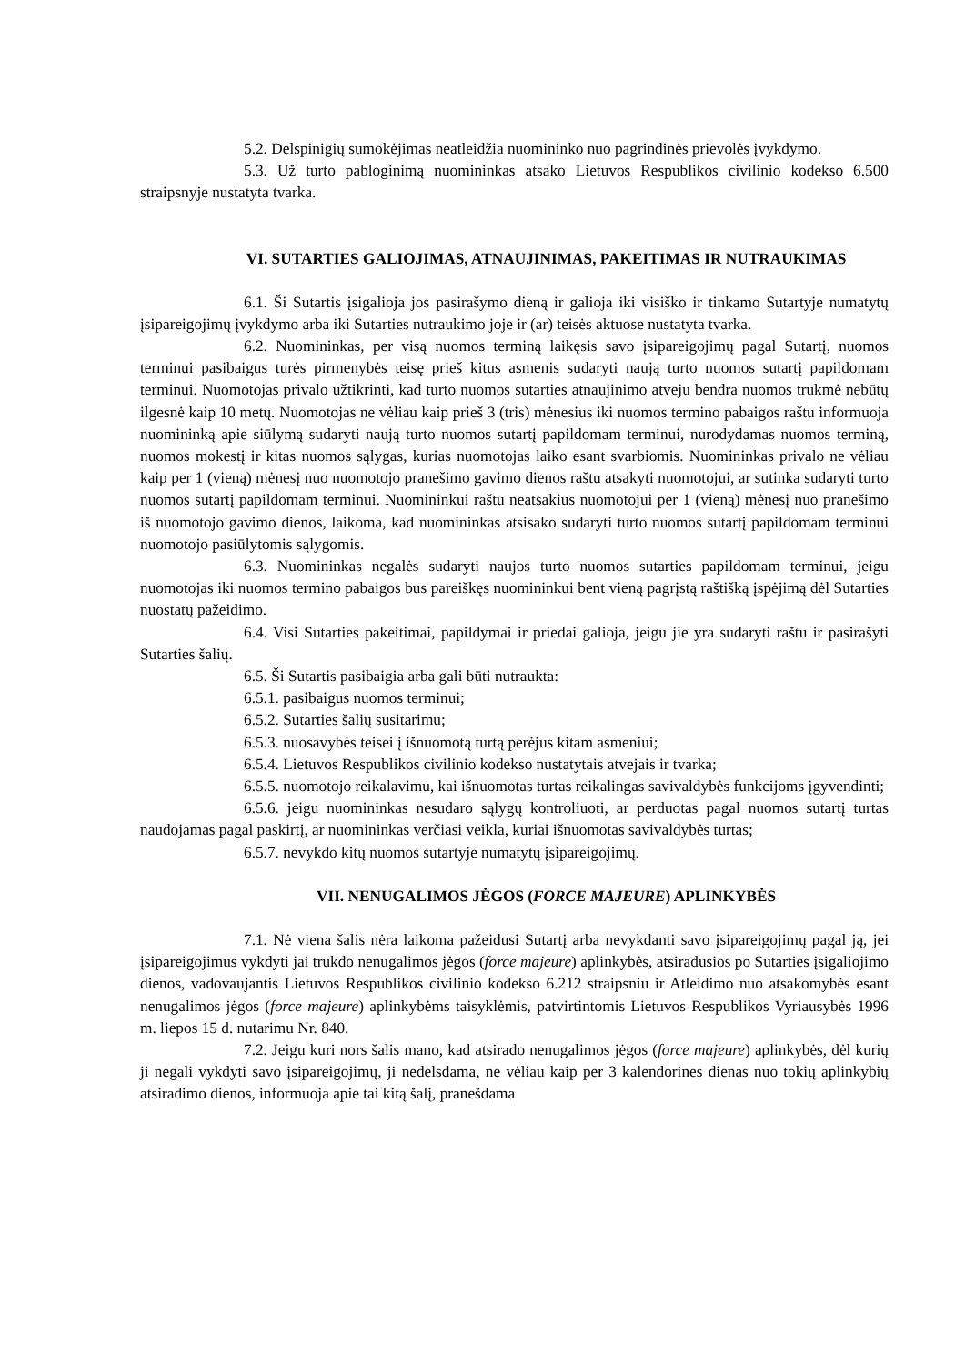5.2. Delspinigių sumokėjimas neatleidžia nuomininko nuo pagrindinės prievolės įvykdymo.
5.3. Už turto pabloginimą nuomininkas atsako Lietuvos Respublikos civilinio kodekso 6.500 straipsnyje nustatyta tvarka.
VI. SUTARTIES GALIOJIMAS, ATNAUJINIMAS, PAKEITIMAS IR NUTRAUKIMAS
6.1. Ši Sutartis įsigalioja jos pasirašymo dieną ir galioja iki visiško ir tinkamo Sutartyje numatytų įsipareigojimų įvykdymo arba iki Sutarties nutraukimo joje ir (ar) teisės aktuose nustatyta tvarka.
6.2. Nuomininkas, per visą nuomos terminą laikęsis savo įsipareigojimų pagal Sutartį, nuomos terminui pasibaigus turės pirmenybės teisę prieš kitus asmenis sudaryti naują turto nuomos sutartį papildomam terminui. Nuomotojas privalo užtikrinti, kad turto nuomos sutarties atnaujinimo atveju bendra nuomos trukmė nebūtų ilgesnė kaip 10 metų. Nuomotojas ne vėliau kaip prieš 3 (tris) mėnesius iki nuomos termino pabaigos raštu informuoja nuomininką apie siūlymą sudaryti naują turto nuomos sutartį papildomam terminui, nurodydamas nuomos terminą, nuomos mokestį ir kitas nuomos sąlygas, kurias nuomotojas laiko esant svarbiomis. Nuomininkas privalo ne vėliau kaip per 1 (vieną) mėnesį nuo nuomotojo pranešimo gavimo dienos raštu atsakyti nuomotojui, ar sutinka sudaryti turto nuomos sutartį papildomam terminui. Nuomininkui raštu neatsakius nuomotojui per 1 (vieną) mėnesį nuo pranešimo iš nuomotojo gavimo dienos, laikoma, kad nuomininkas atsisako sudaryti turto nuomos sutartį papildomam terminui nuomotojo pasiūlytomis sąlygomis.
6.3. Nuomininkas negalės sudaryti naujos turto nuomos sutarties papildomam terminui, jeigu nuomotojas iki nuomos termino pabaigos bus pareiškęs nuomininkui bent vieną pagrįstą raštišką įspėjimą dėl Sutarties nuostatų pažeidimo.
6.4. Visi Sutarties pakeitimai, papildymai ir priedai galioja, jeigu jie yra sudaryti raštu ir pasirašyti Sutarties šalių.
6.5. Ši Sutartis pasibaigia arba gali būti nutraukta:
6.5.1. pasibaigus nuomos terminui;
6.5.2. Sutarties šalių susitarimu;
6.5.3. nuosavybės teisei į išnuomotą turtą perėjus kitam asmeniui;
6.5.4. Lietuvos Respublikos civilinio kodekso nustatytais atvejais ir tvarka;
6.5.5. nuomotojo reikalavimu, kai išnuomotas turtas reikalingas savivaldybės funkcijoms įgyvendinti;
6.5.6. jeigu nuomininkas nesudaro sąlygų kontroliuoti, ar perduotas pagal nuomos sutartį turtas naudojamas pagal paskirtį, ar nuomininkas verčiasi veikla, kuriai išnuomotas savivaldybės turtas;
6.5.7. nevykdo kitų nuomos sutartyje numatytų įsipareigojimų.
VII. NENUGALIMOS JĖGOS (FORCE MAJEURE) APLINKYBĖS
7.1. Nė viena šalis nėra laikoma pažeidusi Sutartį arba nevykdanti savo įsipareigojimų pagal ją, jei įsipareigojimus vykdyti jai trukdo nenugalimos jėgos (force majeure) aplinkybės, atsiradusios po Sutarties įsigaliojimo dienos, vadovaujantis Lietuvos Respublikos civilinio kodekso 6.212 straipsniu ir Atleidimo nuo atsakomybės esant nenugalimos jėgos (force majeure) aplinkybėms taisyklėmis, patvirtintomis Lietuvos Respublikos Vyriausybės 1996 m. liepos 15 d. nutarimu Nr. 840.
7.2. Jeigu kuri nors šalis mano, kad atsirado nenugalimos jėgos (force majeure) aplinkybės, dėl kurių ji negali vykdyti savo įsipareigojimų, ji nedelsdama, ne vėliau kaip per 3 kalendorines dienas nuo tokių aplinkybių atsiradimo dienos, informuoja apie tai kitą šalį, pranešdama